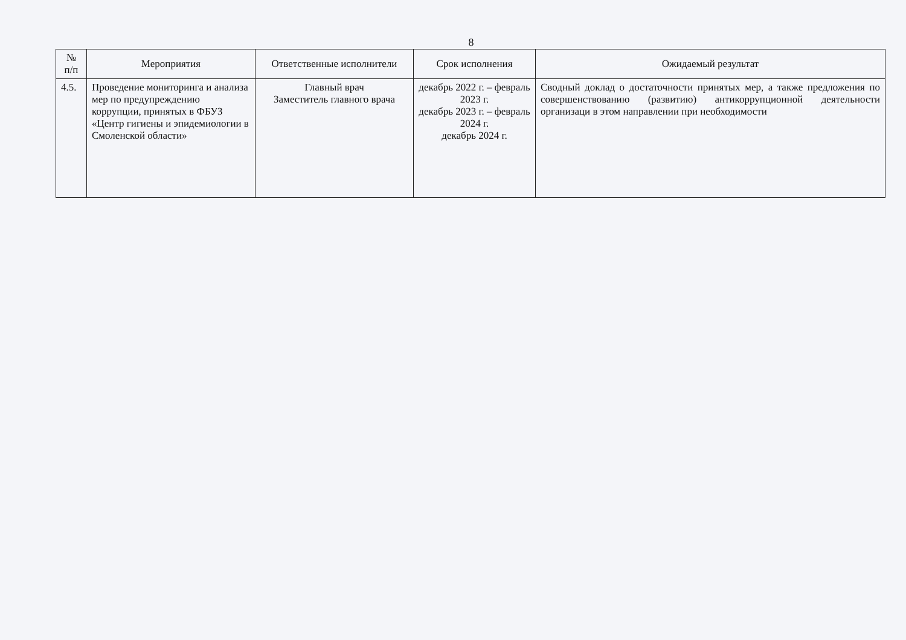8
| № п/п | Мероприятия | Ответственные исполнители | Срок исполнения | Ожидаемый результат |
| --- | --- | --- | --- | --- |
| 4.5. | Проведение мониторинга и анализа мер по предупреждению коррупции, принятых в ФБУЗ «Центр гигиены и эпидемиологии в Смоленской области» | Главный врач Заместитель главного врача | декабрь 2022 г. – февраль 2023 г. декабрь 2023 г. – февраль 2024 г. декабрь 2024 г. | Сводный доклад о достаточности принятых мер, а также предложения по совершенствованию (развитию) антикоррупционной деятельности организаци в этом направлении при необходимости |